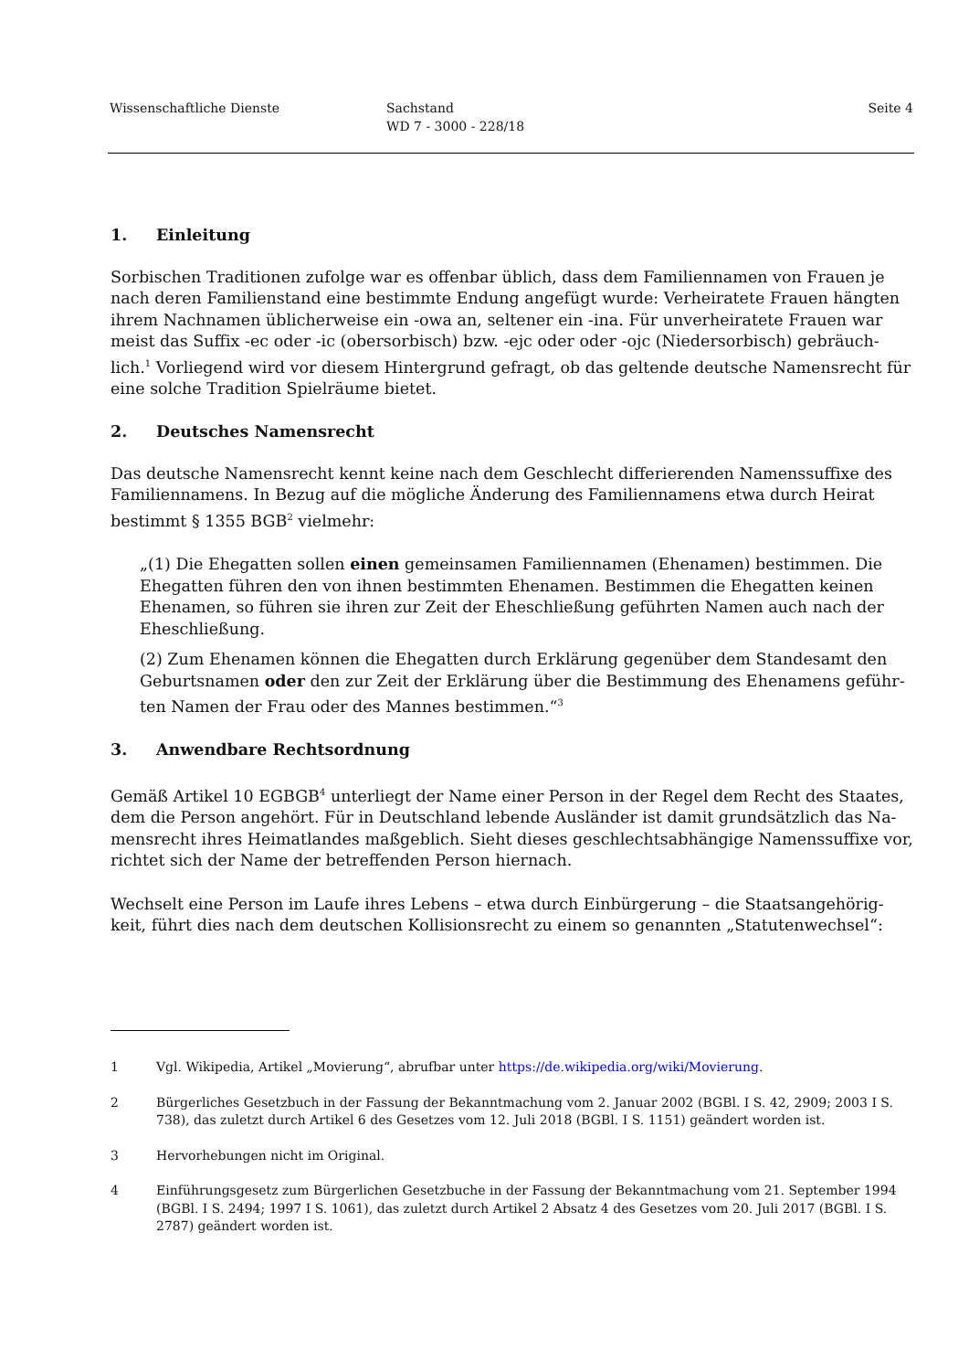Wissenschaftliche Dienste Sachstand
WD 7 - 3000 - 228/18
Seite 4
1. Einleitung
Sorbischen Traditionen zufolge war es offenbar üblich, dass dem Familiennamen von Frauen je nach deren Familienstand eine bestimmte Endung angefügt wurde: Verheiratete Frauen hängten ihrem Nachnamen üblicherweise ein -owa an, seltener ein -ina. Für unverheiratete Frauen war meist das Suffix -ec oder -ic (obersorbisch) bzw. -ejc oder oder -ojc (Niedersorbisch) gebräuch-lich.<sup>1</sup> Vorliegend wird vor diesem Hintergrund gefragt, ob das geltende deutsche Namensrecht für eine solche Tradition Spielräume bietet.
2. Deutsches Namensrecht
Das deutsche Namensrecht kennt keine nach dem Geschlecht differierenden Namenssuffixe des Familiennamens. In Bezug auf die mögliche Änderung des Familiennamens etwa durch Heirat bestimmt § 1355 BGB<sup>2</sup> vielmehr:
„(1) Die Ehegatten sollen einen gemeinsamen Familiennamen (Ehenamen) bestimmen. Die Ehegatten führen den von ihnen bestimmten Ehenamen. Bestimmen die Ehegatten keinen Ehenamen, so führen sie ihren zur Zeit der Eheschließung geführten Namen auch nach der Eheschließung.
(2) Zum Ehenamen können die Ehegatten durch Erklärung gegenüber dem Standesamt den Geburtsnamen oder den zur Zeit der Erklärung über die Bestimmung des Ehenamens geführ-ten Namen der Frau oder des Mannes bestimmen.“<sup>3</sup>
3. Anwendbare Rechtsordnung
Gemäß Artikel 10 EGBGB<sup>4</sup> unterliegt der Name einer Person in der Regel dem Recht des Staates, dem die Person angehört. Für in Deutschland lebende Ausländer ist damit grundsätzlich das Na-mensrecht ihres Heimatlandes maßgeblich. Sieht dieses geschlechtsabhängige Namenssuffixe vor, richtet sich der Name der betreffenden Person hiernach.
Wechselt eine Person im Laufe ihres Lebens – etwa durch Einbürgerung – die Staatsangehörig-keit, führt dies nach dem deutschen Kollisionsrecht zu einem so genannten „Statutenwechsel“:
1 Vgl. Wikipedia, Artikel „Movierung“, abrufbar unter https://de.wikipedia.org/wiki/Movierung.
2 Bürgerliches Gesetzbuch in der Fassung der Bekanntmachung vom 2. Januar 2002 (BGBl. I S. 42, 2909; 2003 I S. 738), das zuletzt durch Artikel 6 des Gesetzes vom 12. Juli 2018 (BGBl. I S. 1151) geändert worden ist.
3 Hervorhebungen nicht im Original.
4 Einführungsgesetz zum Bürgerlichen Gesetzbuche in der Fassung der Bekanntmachung vom 21. September 1994 (BGBl. I S. 2494; 1997 I S. 1061), das zuletzt durch Artikel 2 Absatz 4 des Gesetzes vom 20. Juli 2017 (BGBl. I S. 2787) geändert worden ist.